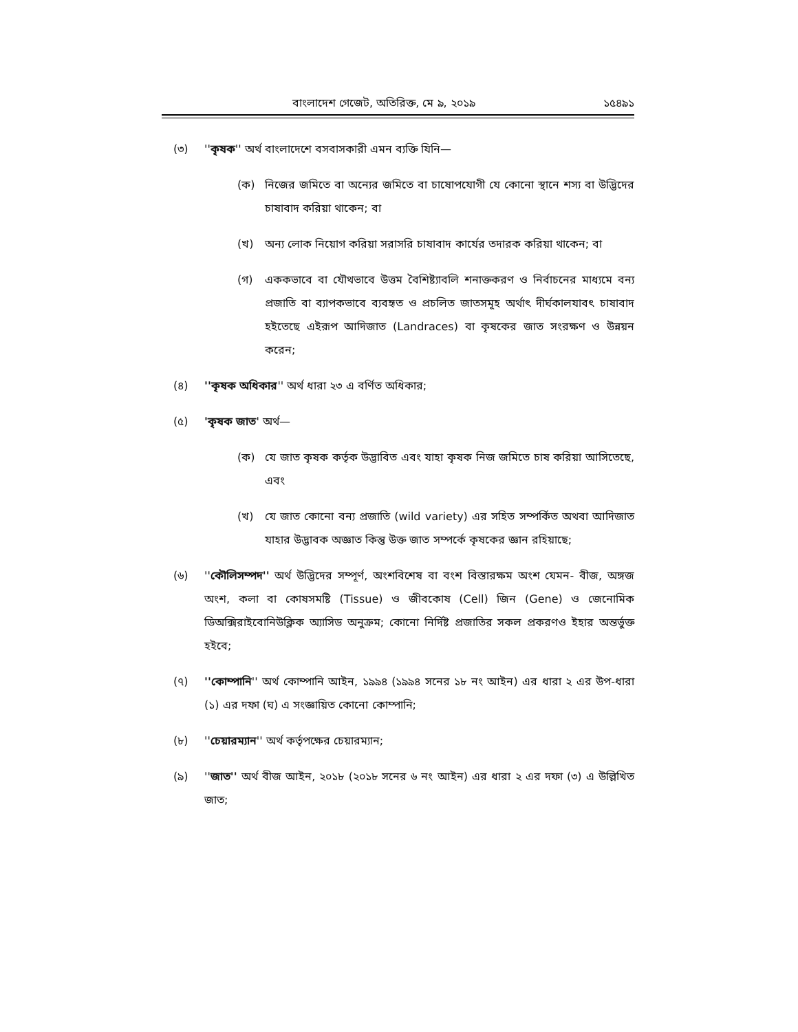বাংলাদেশ গেজেট, অতিরিক্ত, মে ৯, ২০১৯ ১৫৪৯১
(৩) ''কৃষক'' অর্থ বাংলাদেশে বসবাসকারী এমন ব্যক্তি যিনি—
(ক) নিজের জমিতে বা অন্যের জমিতে বা চাষোপযোগী যে কোনো স্থানে শস্য বা উদ্ভিদের চাষাবাদ করিয়া থাকেন; বা
(খ) অন্য লোক নিয়োগ করিয়া সরাসরি চাষাবাদ কার্যের তদারক করিয়া থাকেন; বা
(গ) এককভাবে বা যৌথভাবে উত্তম বৈশিষ্ট্যাবলি শনাক্তকরণ ও নির্বাচনের মাধ্যমে বন্য প্রজাতি বা ব্যাপকভাবে ব্যবহৃত ও প্রচলিত জাতসমূহ অর্থাৎ দীর্ঘকালযাবৎ চাষাবাদ হইতেছে এইরূপ আদিজাত (Landraces) বা কৃষকের জাত সংরক্ষণ ও উন্নয়ন করেন;
(৪) ''কৃষক অধিকার'' অর্থ ধারা ২৩ এ বর্ণিত অধিকার;
(৫) 'কৃষক জাত' অর্থ—
(ক) যে জাত কৃষক কর্তৃক উদ্ভাবিত এবং যাহা কৃষক নিজ জমিতে চাষ করিয়া আসিতেছে, এবং
(খ) যে জাত কোনো বন্য প্রজাতি (wild variety) এর সহিত সম্পর্কিত অথবা আদিজাত যাহার উদ্ভাবক অজ্ঞাত কিন্তু উক্ত জাত সম্পর্কে কৃষকের জ্ঞান রহিয়াছে;
(৬) ''কৌলিসম্পদ'' অর্থ উদ্ভিদের সম্পূর্ণ, অংশবিশেষ বা বংশ বিস্তারক্ষম অংশ যেমন- বীজ, অঙ্গজ অংশ, কলা বা কোষসমষ্টি (Tissue) ও জীবকোষ (Cell) জিন (Gene) ও জেনোমিক ডিঅক্সিরাইবোনিউক্লিক অ্যাসিড অনুক্রম; কোনো নির্দিষ্ট প্রজাতির সকল প্রকরণও ইহার অন্তর্ভুক্ত হইবে;
(৭) ''কোম্পানি'' অর্থ কোম্পানি আইন, ১৯৯৪ (১৯৯৪ সনের ১৮ নং আইন) এর ধারা ২ এর উপ-ধারা (১) এর দফা (ঘ) এ সংজ্ঞায়িত কোনো কোম্পানি;
(৮) ''চেয়ারম্যান'' অর্থ কর্তৃপক্ষের চেয়ারম্যান;
(৯) ''জাত'' অর্থ বীজ আইন, ২০১৮ (২০১৮ সনের ৬ নং আইন) এর ধারা ২ এর দফা (৩) এ উল্লিখিত জাত;